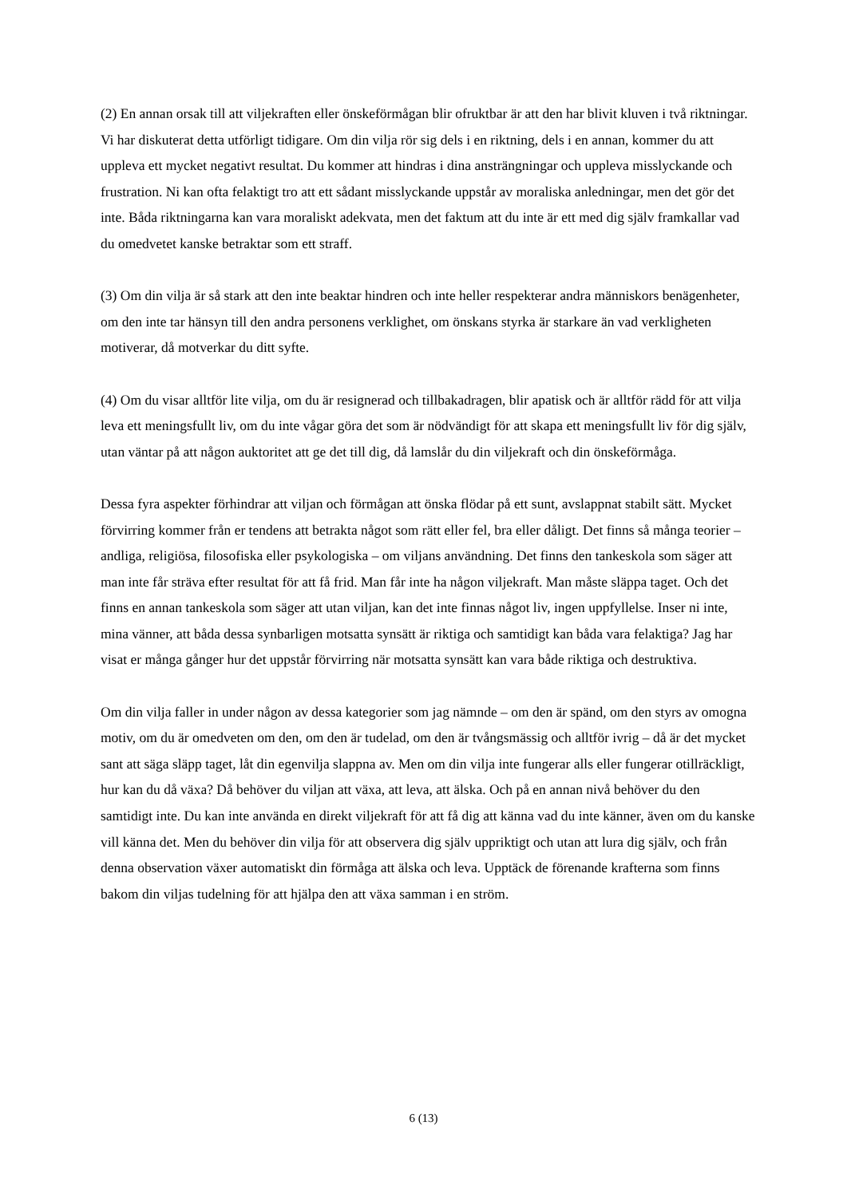(2) En annan orsak till att viljekraften eller önskeförmågan blir ofruktbar är att den har blivit kluven i två riktningar. Vi har diskuterat detta utförligt tidigare. Om din vilja rör sig dels i en riktning, dels i en annan, kommer du att uppleva ett mycket negativt resultat. Du kommer att hindras i dina ansträngningar och uppleva misslyckande och frustration. Ni kan ofta felaktigt tro att ett sådant misslyckande uppstår av moraliska anledningar, men det gör det inte. Båda riktningarna kan vara moraliskt adekvata, men det faktum att du inte är ett med dig själv framkallar vad du omedvetet kanske betraktar som ett straff.
(3) Om din vilja är så stark att den inte beaktar hindren och inte heller respekterar andra människors benägenheter, om den inte tar hänsyn till den andra personens verklighet, om önskans styrka är starkare än vad verkligheten motiverar, då motverkar du ditt syfte.
(4) Om du visar alltför lite vilja, om du är resignerad och tillbakadragen, blir apatisk och är alltför rädd för att vilja leva ett meningsfullt liv, om du inte vågar göra det som är nödvändigt för att skapa ett meningsfullt liv för dig själv, utan väntar på att någon auktoritet att ge det till dig, då lamslår du din viljekraft och din önskeförmåga.
Dessa fyra aspekter förhindrar att viljan och förmågan att önska flödar på ett sunt, avslappnat stabilt sätt. Mycket förvirring kommer från er tendens att betrakta något som rätt eller fel, bra eller dåligt. Det finns så många teorier – andliga, religiösa, filosofiska eller psykologiska – om viljans användning. Det finns den tankeskola som säger att man inte får sträva efter resultat för att få frid. Man får inte ha någon viljekraft. Man måste släppa taget. Och det finns en annan tankeskola som säger att utan viljan, kan det inte finnas något liv, ingen uppfyllelse. Inser ni inte, mina vänner, att båda dessa synbarligen motsatta synsätt är riktiga och samtidigt kan båda vara felaktiga? Jag har visat er många gånger hur det uppstår förvirring när motsatta synsätt kan vara både riktiga och destruktiva.
Om din vilja faller in under någon av dessa kategorier som jag nämnde – om den är spänd, om den styrs av omogna motiv, om du är omedveten om den, om den är tudelad, om den är tvångsmässig och alltför ivrig – då är det mycket sant att säga släpp taget, låt din egenvilja slappna av. Men om din vilja inte fungerar alls eller fungerar otillräckligt, hur kan du då växa? Då behöver du viljan att växa, att leva, att älska. Och på en annan nivå behöver du den samtidigt inte. Du kan inte använda en direkt viljekraft för att få dig att känna vad du inte känner, även om du kanske vill känna det. Men du behöver din vilja för att observera dig själv uppriktigt och utan att lura dig själv, och från denna observation växer automatiskt din förmåga att älska och leva. Upptäck de förenande krafterna som finns bakom din viljas tudelning för att hjälpa den att växa samman i en ström.
6 (13)